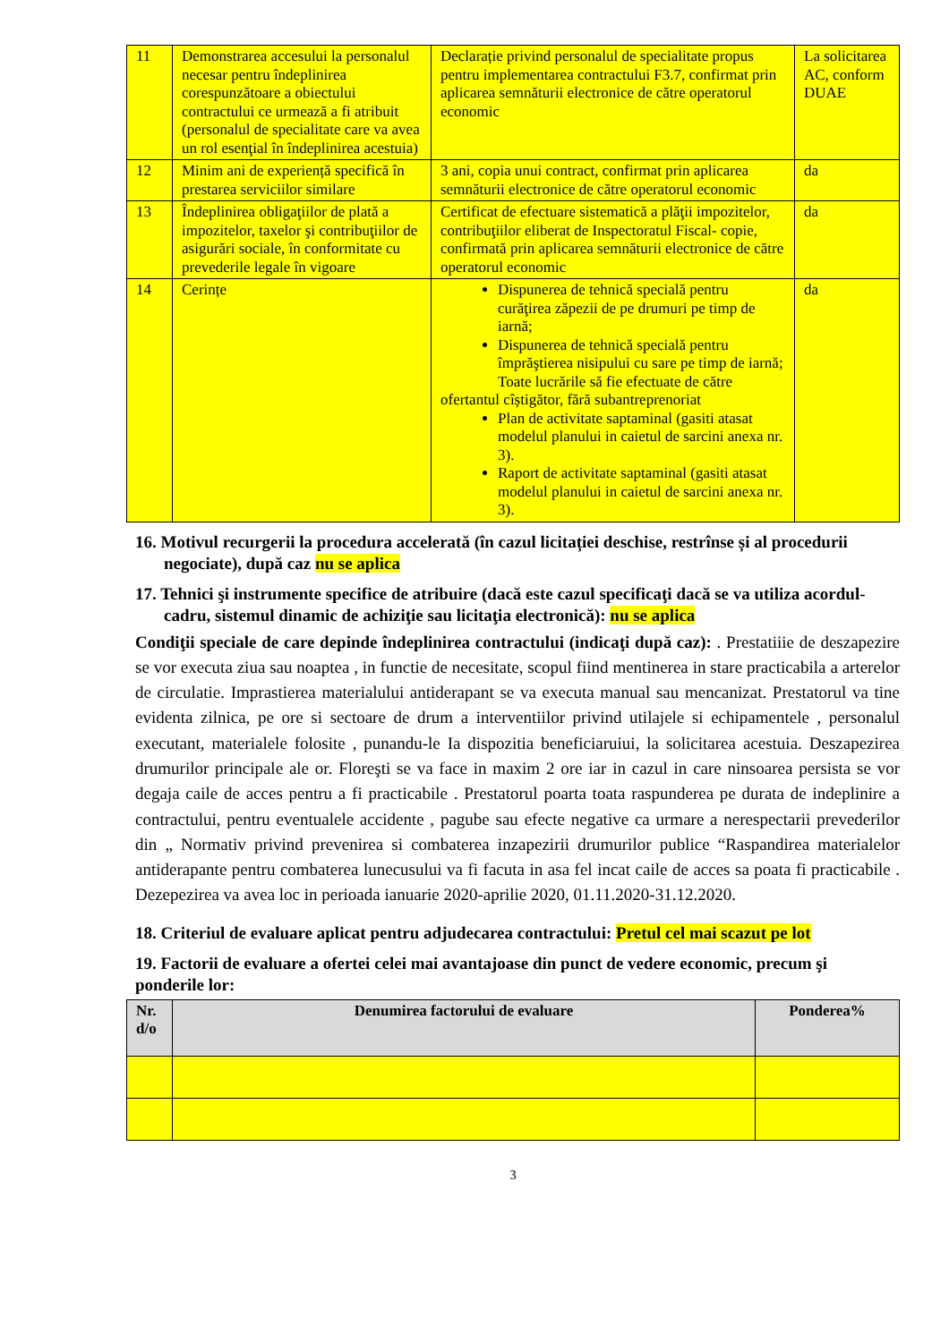| 11 | Demonstrarea accesului la personalul necesar pentru îndeplinirea corespunzătoare a obiectului contractului ce urmează a fi atribuit (personalul de specialitate care va avea un rol esenţial în îndeplinirea acestuia) | Declarație privind personalul de specialitate propus pentru implementarea contractului F3.7, confirmat prin aplicarea semnăturii electronice de către operatorul economic | La solicitarea AC, conform DUAE |
| 12 | Minim ani de experiență specifică în prestarea serviciilor similare | 3 ani, copia unui contract, confirmat prin aplicarea semnăturii electronice de către operatorul economic | da |
| 13 | Îndeplinirea obligaţiilor de plată a impozitelor, taxelor şi contribuţiilor de asigurări sociale, în conformitate cu prevederile legale în vigoare | Certificat de efectuare sistematică a plăţii impozitelor, contribuţiilor eliberat de Inspectoratul Fiscal- copie, confirmată prin aplicarea semnăturii electronice de către operatorul economic | da |
| 14 | Cerințe | Dispunerea de tehnică specială pentru curăţirea zăpezii de pe drumuri pe timp de iarnă; Dispunerea de tehnică specială pentru împrăştierea nisipului cu sare pe timp de iarnă; Toate lucrările să fie efectuate de către ofertantul cîștigător, fără subantreprenoriat Plan de activitate saptaminal (gasiti atasat modelul planului in caietul de sarcini anexa nr. 3). Raport de activitate saptaminal (gasiti atasat modelul planului in caietul de sarcini anexa nr. 3). | da |
16. Motivul recurgerii la procedura accelerată (în cazul licitației deschise, restrînse și al procedurii negociate), după caz nu se aplica
17. Tehnici şi instrumente specifice de atribuire (dacă este cazul specificaţi dacă se va utiliza acordul-cadru, sistemul dinamic de achiziţie sau licitaţia electronică): nu se aplica
Condiţii speciale de care depinde îndeplinirea contractului (indicaţi după caz): . Prestatiiie de deszapezire se vor executa ziua sau noaptea , in functie de necesitate, scopul fiind mentinerea in stare practicabila a arterelor de circulatie. Imprastierea materialului antiderapant se va executa manual sau mencanizat. Prestatorul va tine evidenta zilnica, pe ore si sectoare de drum a interventiilor privind utilajele si echipamentele , personalul executant, materialele folosite , punandu-le Ia dispozitia beneficiaruiui, la solicitarea acestuia. Deszapezirea drumurilor principale ale or. Floreşti se va face in maxim 2 ore iar in cazul in care ninsoarea persista se vor degaja caile de acces pentru a fi practicabile . Prestatorul poarta toata raspunderea pe durata de indeplinire a contractului, pentru eventualele accidente , pagube sau efecte negative ca urmare a nerespectarii prevederilor din „ Normativ privind prevenirea si combaterea inzapezirii drumurilor publice “Raspandirea materialelor antiderapante pentru combaterea lunecusului va fi facuta in asa fel incat caile de acces sa poata fi practicabile . Dezepezirea va avea loc in perioada ianuarie 2020-aprilie 2020, 01.11.2020-31.12.2020.
18. Criteriul de evaluare aplicat pentru adjudecarea contractului: Pretul cel mai scazut pe lot
19. Factorii de evaluare a ofertei celei mai avantajoase din punct de vedere economic, precum şi ponderile lor:
| Nr. d/o | Denumirea factorului de evaluare | Ponderea% |
| --- | --- | --- |
3